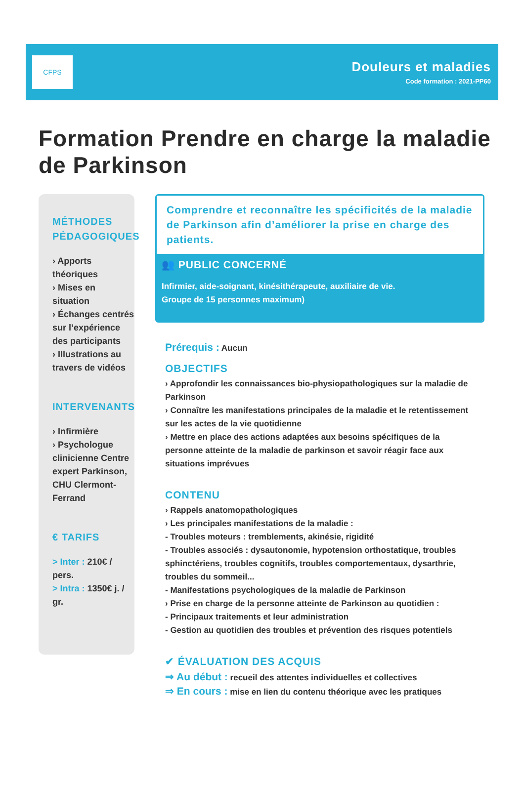CFPS
Douleurs et maladies
Code formation : 2021-PP60
Formation Prendre en charge la maladie de Parkinson
MÉTHODES PÉDAGOGIQUES
› Apports théoriques
› Mises en situation
› Échanges centrés sur l’expérience des participants
› Illustrations au travers de vidéos
INTERVENANTS
› Infirmière
› Psychologue clinicienne Centre expert Parkinson, CHU Clermont-Ferrand
€ TARIFS
> Inter : 210€ / pers.
> Intra : 1350€ j. / gr.
Comprendre et reconnaître les spécificités de la maladie de Parkinson afin d’améliorer la prise en charge des patients.
👥 PUBLIC CONCERNÉ
Infirmier, aide-soignant, kinésithérapeute, auxiliaire de vie.
Groupe de 15 personnes maximum)
Prérequis : Aucun
OBJECTIFS
› Approfondir les connaissances bio-physiopathologiques sur la maladie de Parkinson
› Connaître les manifestations principales de la maladie et le retentissement sur les actes de la vie quotidienne
› Mettre en place des actions adaptées aux besoins spécifiques de la personne atteinte de la maladie de parkinson et savoir réagir face aux situations imprévues
CONTENU
› Rappels anatomopathologiques
› Les principales manifestations de la maladie :
- Troubles moteurs : tremblements, akinésie, rigidité
- Troubles associés : dysautonomie, hypotension orthostatique, troubles sphinctériens, troubles cognitifs, troubles comportementaux, dysarthrie, troubles du sommeil...
- Manifestations psychologiques de la maladie de Parkinson
› Prise en charge de la personne atteinte de Parkinson au quotidien :
- Principaux traitements et leur administration
- Gestion au quotidien des troubles et prévention des risques potentiels
✔ ÉVALUATION DES ACQUIS
⇒ Au début : recueil des attentes individuelles et collectives
⇒ En cours : mise en lien du contenu théorique avec les pratiques